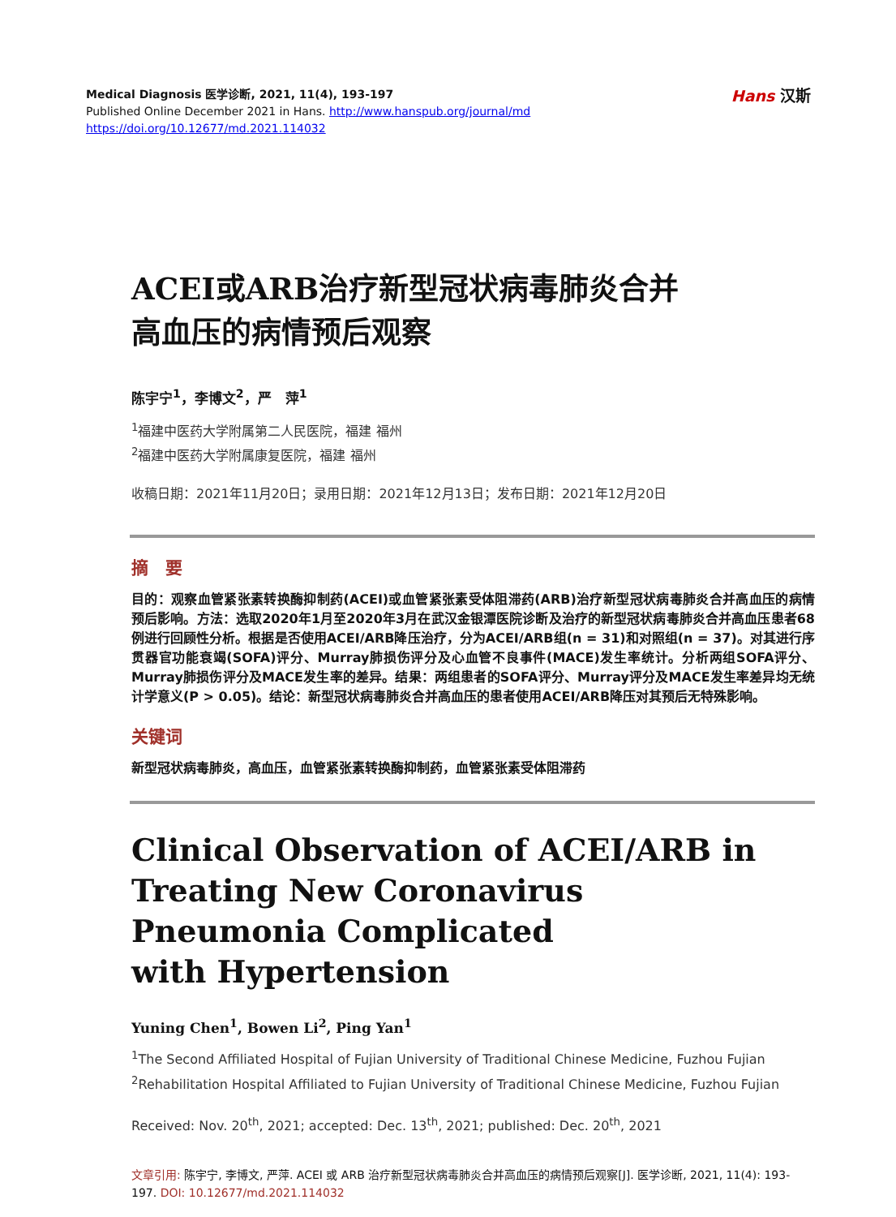Hans 汉斯
Medical Diagnosis 医学诊断, 2021, 11(4), 193-197
Published Online December 2021 in Hans. http://www.hanspub.org/journal/md
https://doi.org/10.12677/md.2021.114032
ACEI或ARB治疗新型冠状病毒肺炎合并
高血压的病情预后观察
陈宇宁<sup>1</sup>，李博文<sup>2</sup>，严　萍<sup>1</sup>
<sup>1</sup> 福建中医药大学附属第二人民医院，福建 福州
<sup>2</sup> 福建中医药大学附属康复医院，福建 福州
收稿日期：2021年11月20日；录用日期：2021年12月13日；发布日期：2021年12月20日
摘　要
目的：观察血管紧张素转换酶抑制药(ACEI)或血管紧张素受体阻滞药(ARB)治疗新型冠状病毒肺炎合并高血压的病情预后影响。方法：选取2020年1月至2020年3月在武汉金银潭医院诊断及治疗的新型冠状病毒肺炎合并高血压患者68例进行回顾性分析。根据是否使用ACEI/ARB降压治疗，分为ACEI/ARB组(n = 31)和对照组(n = 37)。对其进行序贯器官功能衰竭(SOFA)评分、Murray肺损伤评分及心血管不良事件(MACE)发生率统计。分析两组SOFA评分、Murray肺损伤评分及MACE发生率的差异。结果：两组患者的SOFA评分、Murray评分及MACE发生率差异均无统计学意义(P > 0.05)。结论：新型冠状病毒肺炎合并高血压的患者使用ACEI/ARB降压对其预后无特殊影响。
关键词
新型冠状病毒肺炎，高血压，血管紧张素转换酶抑制药，血管紧张素受体阻滞药
Clinical Observation of ACEI/ARB in
Treating New Coronavirus
Pneumonia Complicated
with Hypertension
Yuning Chen<sup>1</sup>, Bowen Li<sup>2</sup>, Ping Yan<sup>1</sup>
<sup>1</sup> The Second Affiliated Hospital of Fujian University of Traditional Chinese Medicine, Fuzhou Fujian
<sup>2</sup> Rehabilitation Hospital Affiliated to Fujian University of Traditional Chinese Medicine, Fuzhou Fujian
Received: Nov. 20<sup>th</sup>, 2021; accepted: Dec. 13<sup>th</sup>, 2021; published: Dec. 20<sup>th</sup>, 2021
文章引用: 陈宇宁, 李博文, 严萍. ACEI 或 ARB 治疗新型冠状病毒肺炎合并高血压的病情预后观察[J]. 医学诊断, 2021, 11(4): 193-197. DOI: 10.12677/md.2021.114032